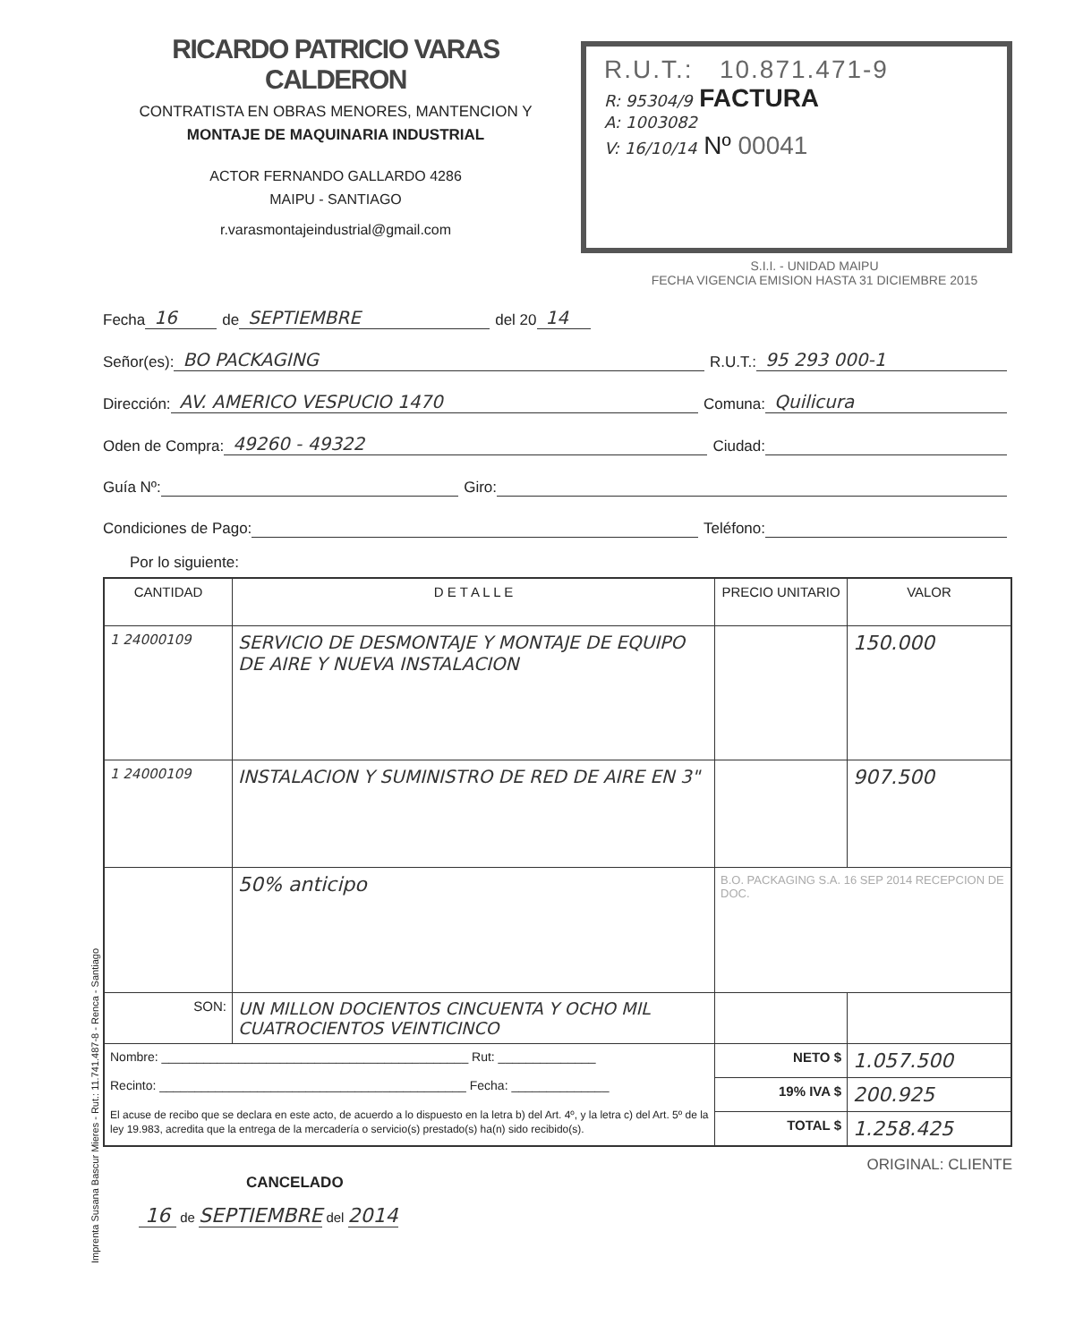RICARDO PATRICIO VARAS CALDERON
CONTRATISTA EN OBRAS MENORES, MANTENCION Y
MONTAJE DE MAQUINARIA INDUSTRIAL
ACTOR FERNANDO GALLARDO 4286
MAIPU - SANTIAGO
r.varasmontajeindustrial@gmail.com
R.U.T.: 10.871.471-9
R: 95304/9 FACTURA
A: 1003082
V: 16/10/14 Nº 00041
S.I.I. - UNIDAD MAIPU
FECHA VIGENCIA EMISION HASTA 31 DICIEMBRE 2015
Fecha 16 de SEPTIEMBRE del 20 14
Señor(es): BO PACKAGING R.U.T.: 95 293 000-1
Dirección: AV. AMERICO VESPUCIO 1470 Comuna: Quilicura
Oden de Compra: 49260 - 49322 Ciudad:
Guía Nº: Giro:
Condiciones de Pago: Teléfono:
Por lo siguiente:
| CANTIDAD | D E T A L L E | PRECIO UNITARIO | VALOR |
| --- | --- | --- | --- |
| 1 24000109 | SERVICIO DE DESMONTAJE Y MONTAJE DE EQUIPO DE AIRE Y NUEVA INSTALACION | | 150.000 |
| 1 24000109 | INSTALACION Y SUMINISTRO DE RED DE AIRE EN 3" | | 907.500 |
| | 50% anticipo | B.O. PACKAGING S.A. 16 SEP 2014 RECEPCION DE DOC. | |
| SON: | UN MILLON DOCIENTOS CINCUENTA Y OCHO MIL CUATROCIENTOS VEINTICINCO | | |
| Nombre: ____________________________________________ Rut: ______________ Recinto: ____________________________________________ Fecha: ______________ El acuse de recibo que se declara en este acto, de acuerdo a lo dispuesto en la letra b) del Art. 4º, y la letra c) del Art. 5º de la ley 19.983, acredita que la entrega de la mercadería o servicio(s) prestado(s) ha(n) sido recibido(s). | | NETO $ | 1.057.500 |
| | | 19% IVA $ | 200.925 |
| | | TOTAL $ | 1.258.425 |
ORIGINAL: CLIENTE
CANCELADO
16 de SEPTIEMBRE del 2014
Imprenta Susana Bascur Mieres - Rut.: 11.741.487-8 - Renca - Santiago